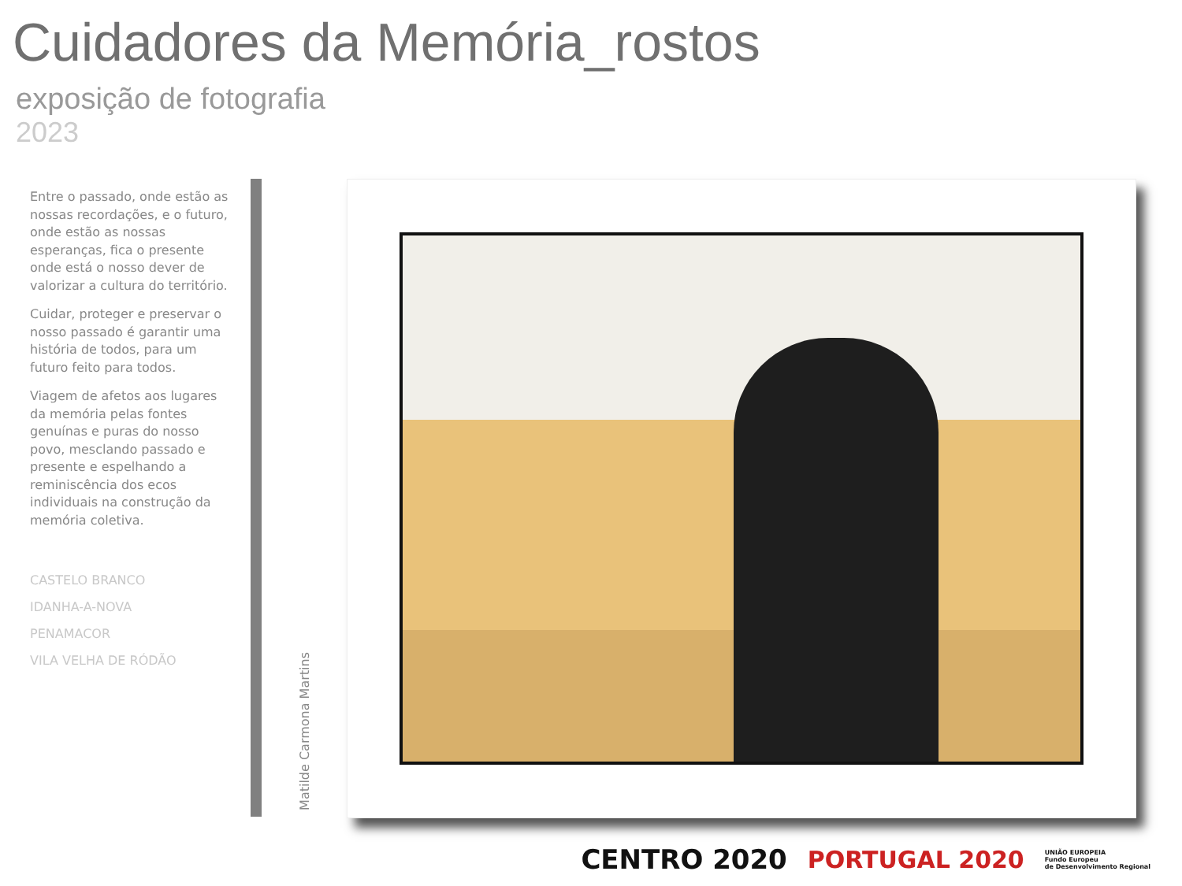Cuidadores da Memória_rostos
exposição de fotografia
2023
Entre o passado, onde estão as nossas recordações, e o futuro, onde estão as nossas esperanças, fica o presente onde está o nosso dever de valorizar a cultura do território.
Cuidar, proteger e preservar o nosso passado é garantir uma história de todos, para um futuro feito para todos.
Viagem de afetos aos lugares da memória pelas fontes genuínas e puras do nosso povo, mesclando passado e presente e espelhando a reminiscência dos ecos individuais na construção da memória coletiva.
CASTELO BRANCO
IDANHA-A-NOVA
PENAMACOR
VILA VELHA DE RÓDÃO
Matilde Carmona Martins
CENTRO 2020 PORTUGAL 2020 UNIÃO EUROPEIA
Fundo Europeu
de Desenvolvimento Regional